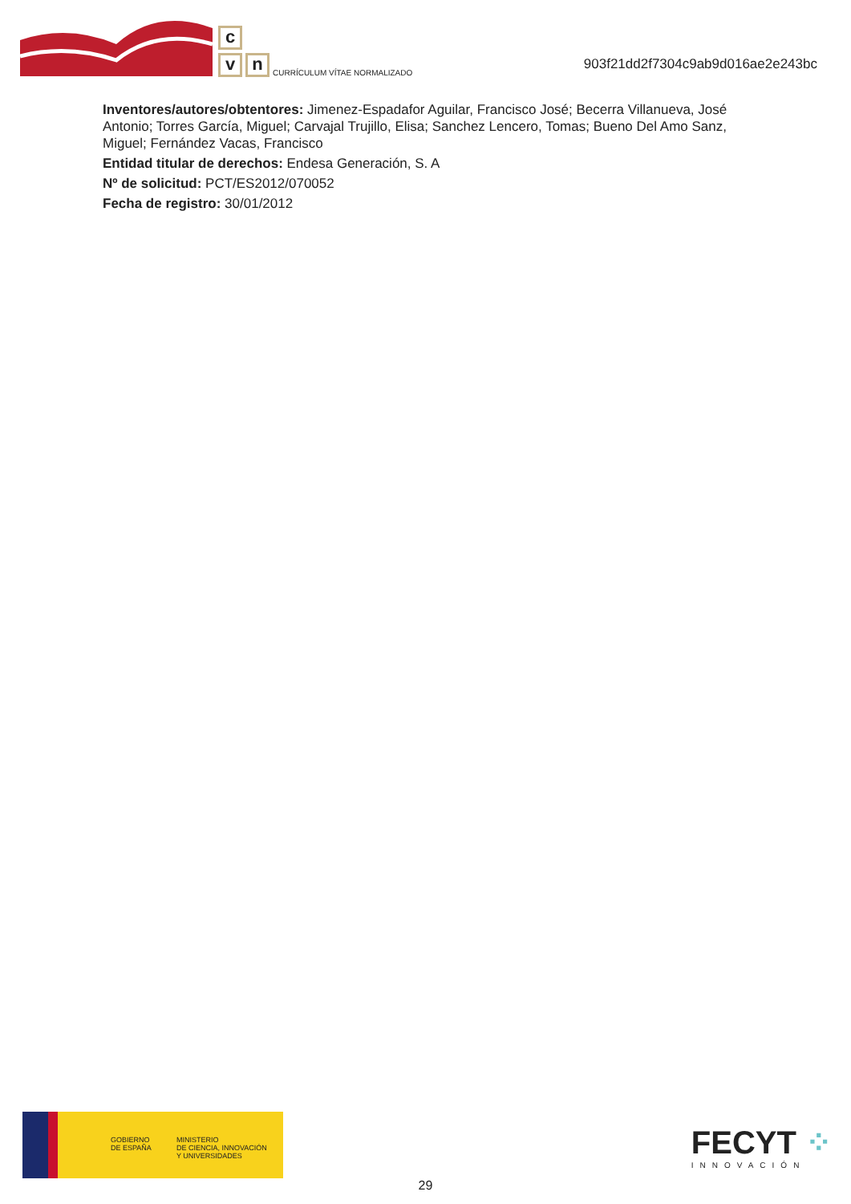c
v n
CURRÍCULUM VÍTAE NORMALIZADO
903f21dd2f7304c9ab9d016ae2e243bc
Inventores/autores/obtentores: Jimenez-Espadafor Aguilar, Francisco José; Becerra Villanueva, José Antonio; Torres García, Miguel; Carvajal Trujillo, Elisa; Sanchez Lencero, Tomas; Bueno Del Amo Sanz, Miguel; Fernández Vacas, Francisco
Entidad titular de derechos: Endesa Generación, S. A
Nº de solicitud: PCT/ES2012/070052
Fecha de registro: 30/01/2012
GOBIERNO
DE ESPAÑA
MINISTERIO
DE CIENCIA, INNOVACIÓN
Y UNIVERSIDADES
FECYT ⁘
INNOVACIÓN
29